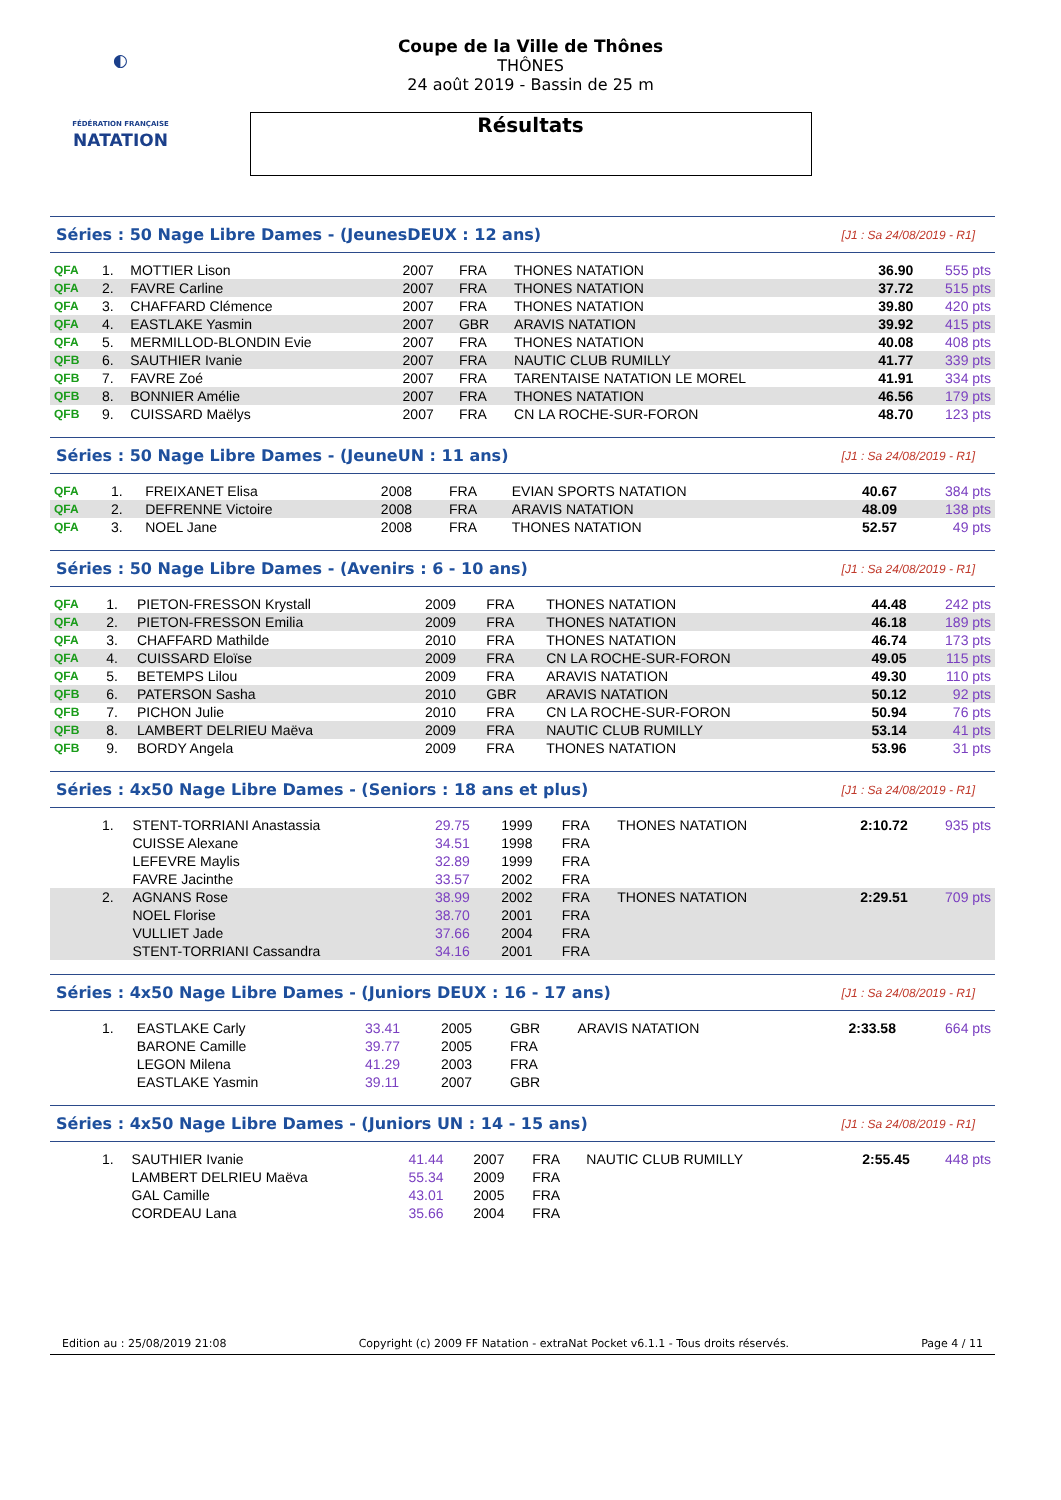◐
FÉDÉRATION FRANÇAISE
NATATION
Coupe de la Ville de Thônes
THÔNES
24 août 2019 - Bassin de 25 m
Résultats
Séries : 50 Nage Libre Dames - (JeunesDEUX : 12 ans) [J1 : Sa 24/08/2019 - R1]
| QFA | 1. | MOTTIER Lison | 2007 | FRA | THONES NATATION | 36.90 | 555 pts |
| QFA | 2. | FAVRE Carline | 2007 | FRA | THONES NATATION | 37.72 | 515 pts |
| QFA | 3. | CHAFFARD Clémence | 2007 | FRA | THONES NATATION | 39.80 | 420 pts |
| QFA | 4. | EASTLAKE Yasmin | 2007 | GBR | ARAVIS NATATION | 39.92 | 415 pts |
| QFA | 5. | MERMILLOD-BLONDIN Evie | 2007 | FRA | THONES NATATION | 40.08 | 408 pts |
| QFB | 6. | SAUTHIER Ivanie | 2007 | FRA | NAUTIC CLUB RUMILLY | 41.77 | 339 pts |
| QFB | 7. | FAVRE Zoé | 2007 | FRA | TARENTAISE NATATION LE MOREL | 41.91 | 334 pts |
| QFB | 8. | BONNIER Amélie | 2007 | FRA | THONES NATATION | 46.56 | 179 pts |
| QFB | 9. | CUISSARD Maëlys | 2007 | FRA | CN LA ROCHE-SUR-FORON | 48.70 | 123 pts |
Séries : 50 Nage Libre Dames - (JeuneUN : 11 ans) [J1 : Sa 24/08/2019 - R1]
| QFA | 1. | FREIXANET Elisa | 2008 | FRA | EVIAN SPORTS NATATION | 40.67 | 384 pts |
| QFA | 2. | DEFRENNE Victoire | 2008 | FRA | ARAVIS NATATION | 48.09 | 138 pts |
| QFA | 3. | NOEL Jane | 2008 | FRA | THONES NATATION | 52.57 | 49 pts |
Séries : 50 Nage Libre Dames - (Avenirs : 6 - 10 ans) [J1 : Sa 24/08/2019 - R1]
| QFA | 1. | PIETON-FRESSON Krystall | 2009 | FRA | THONES NATATION | 44.48 | 242 pts |
| QFA | 2. | PIETON-FRESSON Emilia | 2009 | FRA | THONES NATATION | 46.18 | 189 pts |
| QFA | 3. | CHAFFARD Mathilde | 2010 | FRA | THONES NATATION | 46.74 | 173 pts |
| QFA | 4. | CUISSARD Eloïse | 2009 | FRA | CN LA ROCHE-SUR-FORON | 49.05 | 115 pts |
| QFA | 5. | BETEMPS Lilou | 2009 | FRA | ARAVIS NATATION | 49.30 | 110 pts |
| QFB | 6. | PATERSON Sasha | 2010 | GBR | ARAVIS NATATION | 50.12 | 92 pts |
| QFB | 7. | PICHON Julie | 2010 | FRA | CN LA ROCHE-SUR-FORON | 50.94 | 76 pts |
| QFB | 8. | LAMBERT DELRIEU Maëva | 2009 | FRA | NAUTIC CLUB RUMILLY | 53.14 | 41 pts |
| QFB | 9. | BORDY Angela | 2009 | FRA | THONES NATATION | 53.96 | 31 pts |
Séries : 4x50 Nage Libre Dames - (Seniors : 18 ans et plus) [J1 : Sa 24/08/2019 - R1]
| | 1. | STENT-TORRIANI Anastassia | 29.75 | 1999 | FRA | THONES NATATION | 2:10.72 | 935 pts |
| | | CUISSE Alexane | 34.51 | 1998 | FRA | | | |
| | | LEFEVRE Maylis | 32.89 | 1999 | FRA | | | |
| | | FAVRE Jacinthe | 33.57 | 2002 | FRA | | | |
| | 2. | AGNANS Rose | 38.99 | 2002 | FRA | THONES NATATION | 2:29.51 | 709 pts |
| | | NOEL Florise | 38.70 | 2001 | FRA | | | |
| | | VULLIET Jade | 37.66 | 2004 | FRA | | | |
| | | STENT-TORRIANI Cassandra | 34.16 | 2001 | FRA | | | |
Séries : 4x50 Nage Libre Dames - (Juniors DEUX : 16 - 17 ans) [J1 : Sa 24/08/2019 - R1]
| | 1. | EASTLAKE Carly | 33.41 | 2005 | GBR | ARAVIS NATATION | 2:33.58 | 664 pts |
| | | BARONE Camille | 39.77 | 2005 | FRA | | | |
| | | LEGON Milena | 41.29 | 2003 | FRA | | | |
| | | EASTLAKE Yasmin | 39.11 | 2007 | GBR | | | |
Séries : 4x50 Nage Libre Dames - (Juniors UN : 14 - 15 ans) [J1 : Sa 24/08/2019 - R1]
| | 1. | SAUTHIER Ivanie | 41.44 | 2007 | FRA | NAUTIC CLUB RUMILLY | 2:55.45 | 448 pts |
| | | LAMBERT DELRIEU Maëva | 55.34 | 2009 | FRA | | | |
| | | GAL Camille | 43.01 | 2005 | FRA | | | |
| | | CORDEAU Lana | 35.66 | 2004 | FRA | | | |
Edition au : 25/08/2019 21:08 Copyright (c) 2009 FF Natation - extraNat Pocket v6.1.1 - Tous droits réservés. Page 4 / 11